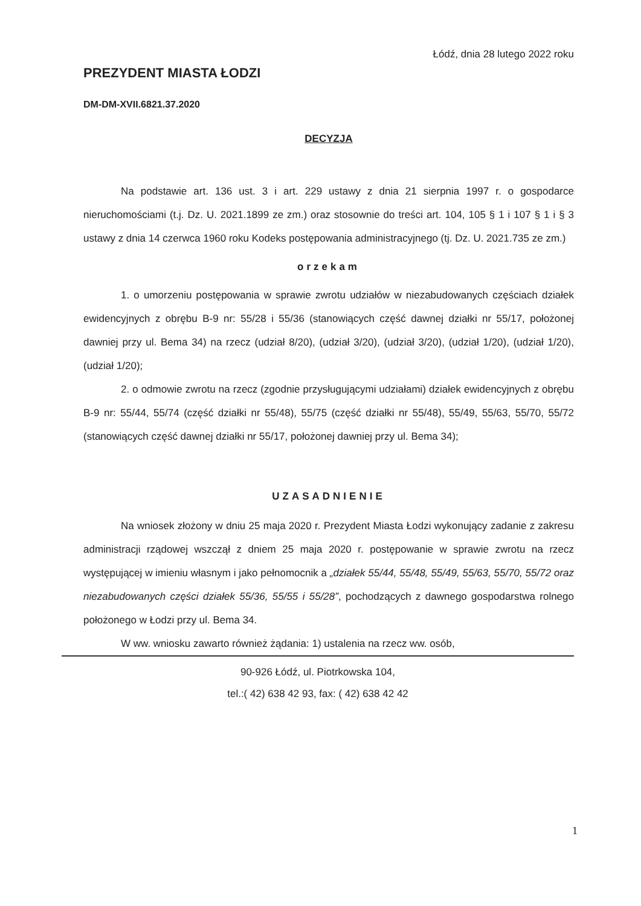Łódź, dnia 28 lutego 2022 roku
PREZYDENT MIASTA ŁODZI
DM-DM-XVII.6821.37.2020
DECYZJA
Na podstawie art. 136 ust. 3 i art. 229 ustawy z dnia 21 sierpnia 1997 r. o gospodarce nieruchomościami (t.j. Dz. U. 2021.1899 ze zm.) oraz stosownie do treści art. 104, 105 § 1 i 107 § 1 i § 3 ustawy z dnia 14 czerwca 1960 roku Kodeks postępowania administracyjnego (tj. Dz. U. 2021.735 ze zm.)
orzekam
1. o umorzeniu postępowania w sprawie zwrotu udziałów w niezabudowanych częściach działek ewidencyjnych z obrębu B-9 nr: 55/28 i 55/36 (stanowiących część dawnej działki nr 55/17, położonej dawniej przy ul. Bema 34) na rzecz (udział 8/20), (udział 3/20), (udział 3/20), (udział 1/20), (udział 1/20), (udział 1/20);
2. o odmowie zwrotu na rzecz (zgodnie przysługującymi udziałami) działek ewidencyjnych z obrębu B-9 nr: 55/44, 55/74 (część działki nr 55/48), 55/75 (część działki nr 55/48), 55/49, 55/63, 55/70, 55/72 (stanowiących część dawnej działki nr 55/17, położonej dawniej przy ul. Bema 34);
UZASADNIENIE
Na wniosek złożony w dniu 25 maja 2020 r. Prezydent Miasta Łodzi wykonujący zadanie z zakresu administracji rządowej wszczął z dniem 25 maja 2020 r. postępowanie w sprawie zwrotu na rzecz występującej w imieniu własnym i jako pełnomocnik a „działek 55/44, 55/48, 55/49, 55/63, 55/70, 55/72 oraz niezabudowanych części działek 55/36, 55/55 i 55/28”, pochodzących z dawnego gospodarstwa rolnego położonego w Łodzi przy ul. Bema 34.
W ww. wniosku zawarto również żądania: 1) ustalenia na rzecz ww. osób,
90-926 Łódź, ul. Piotrkowska 104,
tel.:( 42) 638 42 93, fax: ( 42) 638 42 42
1